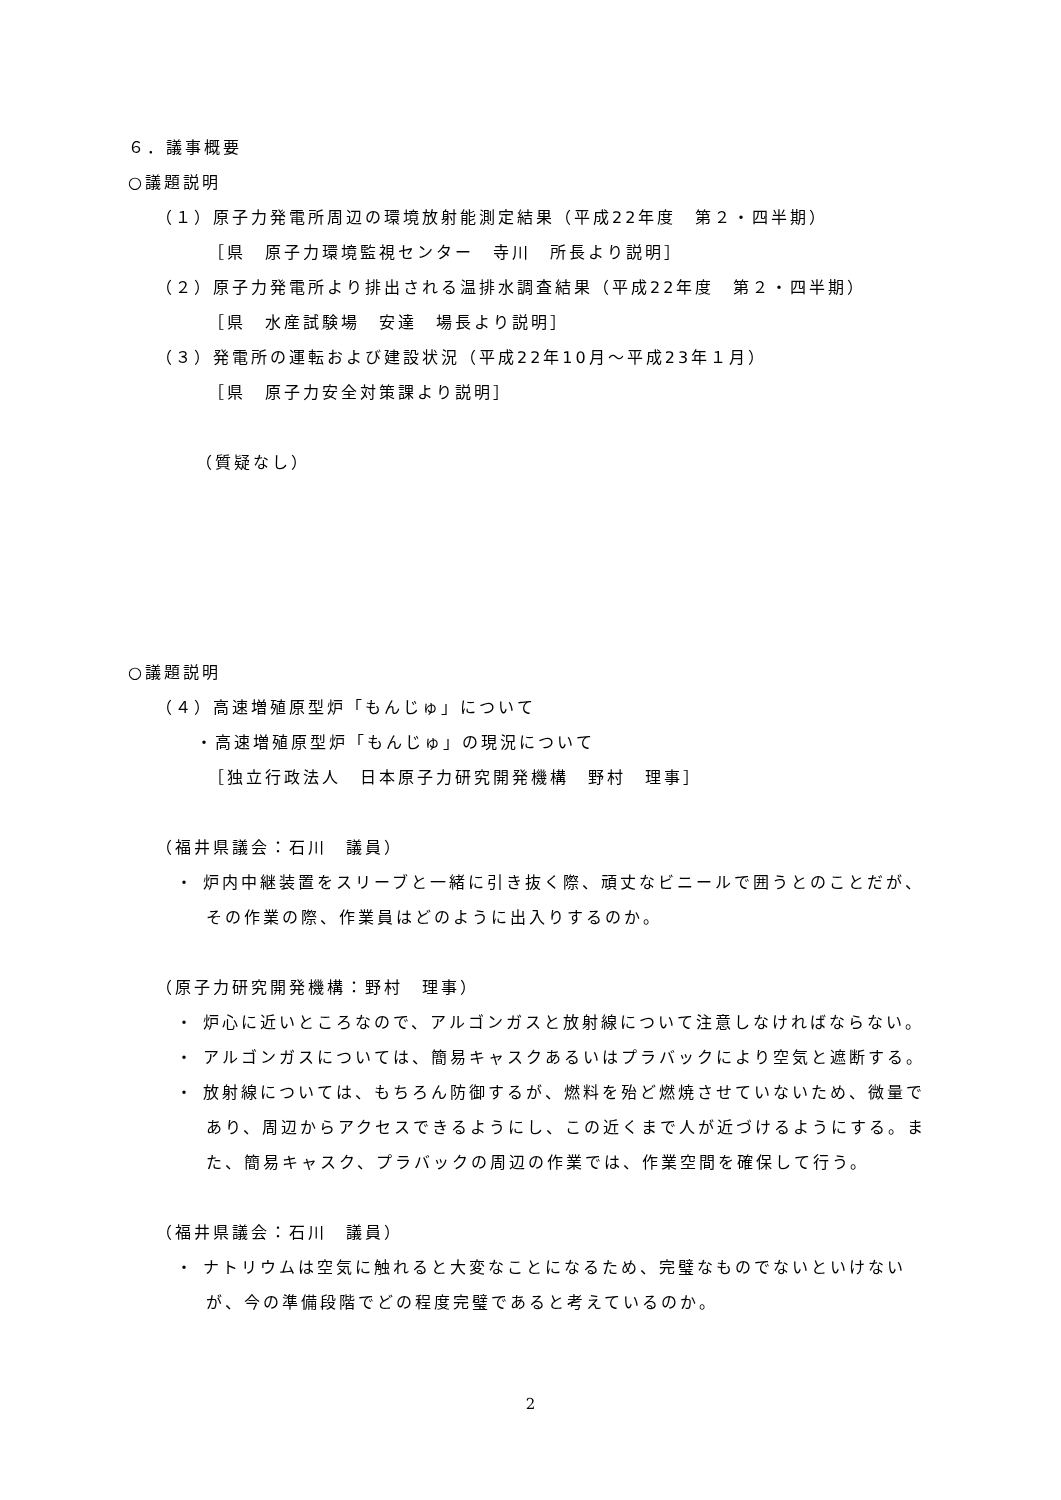６．議事概要
○議題説明
（１）原子力発電所周辺の環境放射能測定結果（平成22年度　第２・四半期）
［県　原子力環境監視センター　寺川　所長より説明］
（２）原子力発電所より排出される温排水調査結果（平成22年度　第２・四半期）
［県　水産試験場　安達　場長より説明］
（３）発電所の運転および建設状況（平成22年10月～平成23年１月）
［県　原子力安全対策課より説明］
（質疑なし）
○議題説明
（４）高速増殖原型炉「もんじゅ」について
・高速増殖原型炉「もんじゅ」の現況について
［独立行政法人　日本原子力研究開発機構　野村　理事］
（福井県議会：石川　議員）
・ 炉内中継装置をスリーブと一緒に引き抜く際、頑丈なビニールで囲うとのことだが、その作業の際、作業員はどのように出入りするのか。
（原子力研究開発機構：野村　理事）
・ 炉心に近いところなので、アルゴンガスと放射線について注意しなければならない。
・ アルゴンガスについては、簡易キャスクあるいはプラバックにより空気と遮断する。
・ 放射線については、もちろん防御するが、燃料を殆ど燃焼させていないため、微量であり、周辺からアクセスできるようにし、この近くまで人が近づけるようにする。また、簡易キャスク、プラバックの周辺の作業では、作業空間を確保して行う。
（福井県議会：石川　議員）
・ ナトリウムは空気に触れると大変なことになるため、完璧なものでないといけないが、今の準備段階でどの程度完璧であると考えているのか。
2